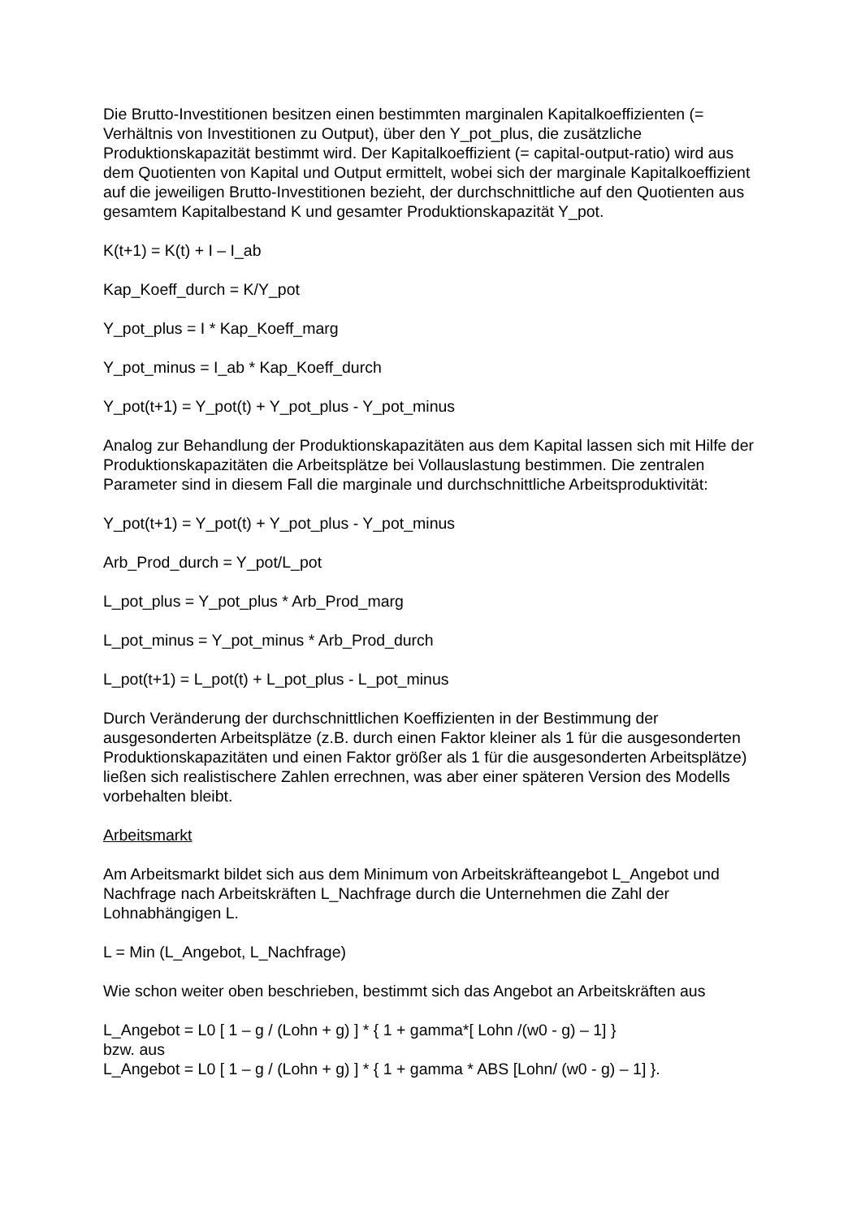Die Brutto-Investitionen besitzen einen bestimmten marginalen Kapitalkoeffizienten (= Verhältnis von Investitionen zu Output), über den Y_pot_plus, die zusätzliche Produktionskapazität bestimmt wird. Der Kapitalkoeffizient (= capital-output-ratio) wird aus dem Quotienten von Kapital und Output ermittelt, wobei sich der marginale Kapitalkoeffizient auf die jeweiligen Brutto-Investitionen bezieht, der durchschnittliche auf den Quotienten aus gesamtem Kapitalbestand K und gesamter Produktionskapazität Y_pot.
K(t+1) = K(t) + I – I_ab
Kap_Koeff_durch = K/Y_pot
Y_pot_plus = I * Kap_Koeff_marg
Y_pot_minus = I_ab * Kap_Koeff_durch
Y_pot(t+1) = Y_pot(t) + Y_pot_plus - Y_pot_minus
Analog zur Behandlung der Produktionskapazitäten aus dem Kapital lassen sich mit Hilfe der Produktionskapazitäten die Arbeitsplätze bei Vollauslastung bestimmen. Die zentralen Parameter sind in diesem Fall die marginale und durchschnittliche Arbeitsproduktivität:
Y_pot(t+1) = Y_pot(t) + Y_pot_plus - Y_pot_minus
Arb_Prod_durch = Y_pot/L_pot
L_pot_plus = Y_pot_plus * Arb_Prod_marg
L_pot_minus = Y_pot_minus * Arb_Prod_durch
L_pot(t+1) = L_pot(t) + L_pot_plus - L_pot_minus
Durch Veränderung der durchschnittlichen Koeffizienten in der Bestimmung der ausgesonderten Arbeitsplätze (z.B. durch einen Faktor kleiner als 1 für die ausgesonderten Produktionskapazitäten und einen Faktor größer als 1 für die ausgesonderten Arbeitsplätze) ließen sich realistischere Zahlen errechnen, was aber einer späteren Version des Modells vorbehalten bleibt.
Arbeitsmarkt
Am Arbeitsmarkt bildet sich aus dem Minimum von Arbeitskräfteangebot L_Angebot und Nachfrage nach Arbeitskräften L_Nachfrage durch die Unternehmen die Zahl der Lohnabhängigen L.
L = Min (L_Angebot, L_Nachfrage)
Wie schon weiter oben beschrieben, bestimmt sich das Angebot an Arbeitskräften aus
L_Angebot = L0 [ 1 – g / (Lohn + g) ] * { 1 + gamma*[ Lohn /(w0 - g) – 1] }
bzw. aus
L_Angebot = L0 [ 1 – g / (Lohn + g) ] * { 1 + gamma * ABS [Lohn/ (w0 - g) – 1] }.